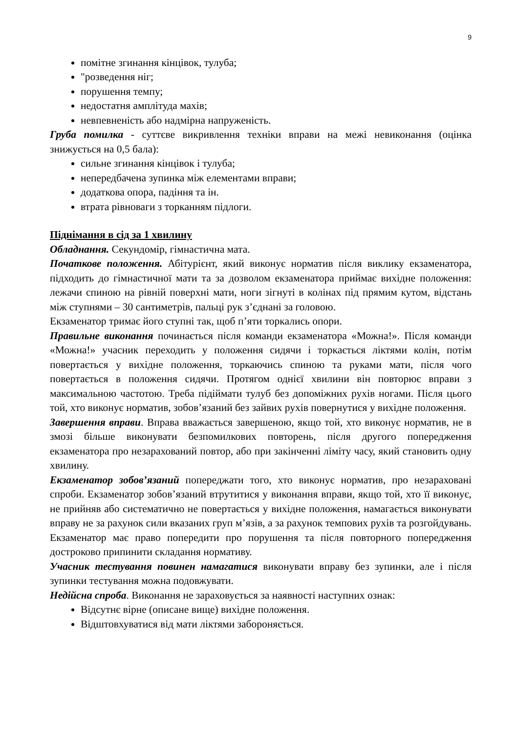9
помітне згинання кінцівок, тулуба;
"розведення ніг;
порушення темпу;
недостатня амплітуда махів;
невпевненість або надмірна напруженість.
Груба помилка - суттєве викривлення техніки вправи на межі невиконання (оцінка знижується на 0,5 бала):
сильне згинання кінцівок і тулуба;
непередбачена зупинка між елементами вправи;
додаткова опора, падіння та ін.
втрата рівноваги з торканням підлоги.
Піднімання в сід за 1 хвилину
Обладнання. Секундомір, гімнастична мата.
Початкове положення. Абітурієнт, який виконує норматив після виклику екзаменатора, підходить до гімнастичної мати та за дозволом екзаменатора приймає вихідне положення: лежачи спиною на рівній поверхні мати, ноги зігнуті в колінах під прямим кутом, відстань між ступнями – 30 сантиметрів, пальці рук з’єднані за головою.
Екзаменатор тримає його ступні так, щоб п’яти торкались опори.
Правильне виконання починається після команди екзаменатора «Можна!». Після команди «Можна!» учасник переходить у положення сидячи і торкається ліктями колін, потім повертається у вихідне положення, торкаючись спиною та руками мати, після чого повертається в положення сидячи. Протягом однієї хвилини він повторює вправи з максимальною частотою. Треба підіймати тулуб без допоміжних рухів ногами. Після цього той, хто виконує норматив, зобов’язаний без зайвих рухів повернутися у вихідне положення.
Завершення вправи. Вправа вважається завершеною, якщо той, хто виконує норматив, не в змозі більше виконувати безпомилкових повторень, після другого попередження екзаменатора про незарахований повтор, або при закінченні ліміту часу, який становить одну хвилину.
Екзаменатор зобов’язаний попереджати того, хто виконує норматив, про незараховані спроби. Екзаменатор зобов’язаний втрутитися у виконання вправи, якщо той, хто її виконує, не прийняв або систематично не повертається у вихідне положення, намагається виконувати вправу не за рахунок сили вказаних груп м’язів, а за рахунок темпових рухів та розгойдувань. Екзаменатор має право попередити про порушення та після повторного попередження достроково припинити складання нормативу.
Учасник тестування повинен намагатися виконувати вправу без зупинки, але і після зупинки тестування можна подовжувати.
Недійсна спроба. Виконання не зараховується за наявності наступних ознак:
Відсутнє вірне (описане вище) вихідне положення.
Відштовхуватися від мати ліктями забороняється.